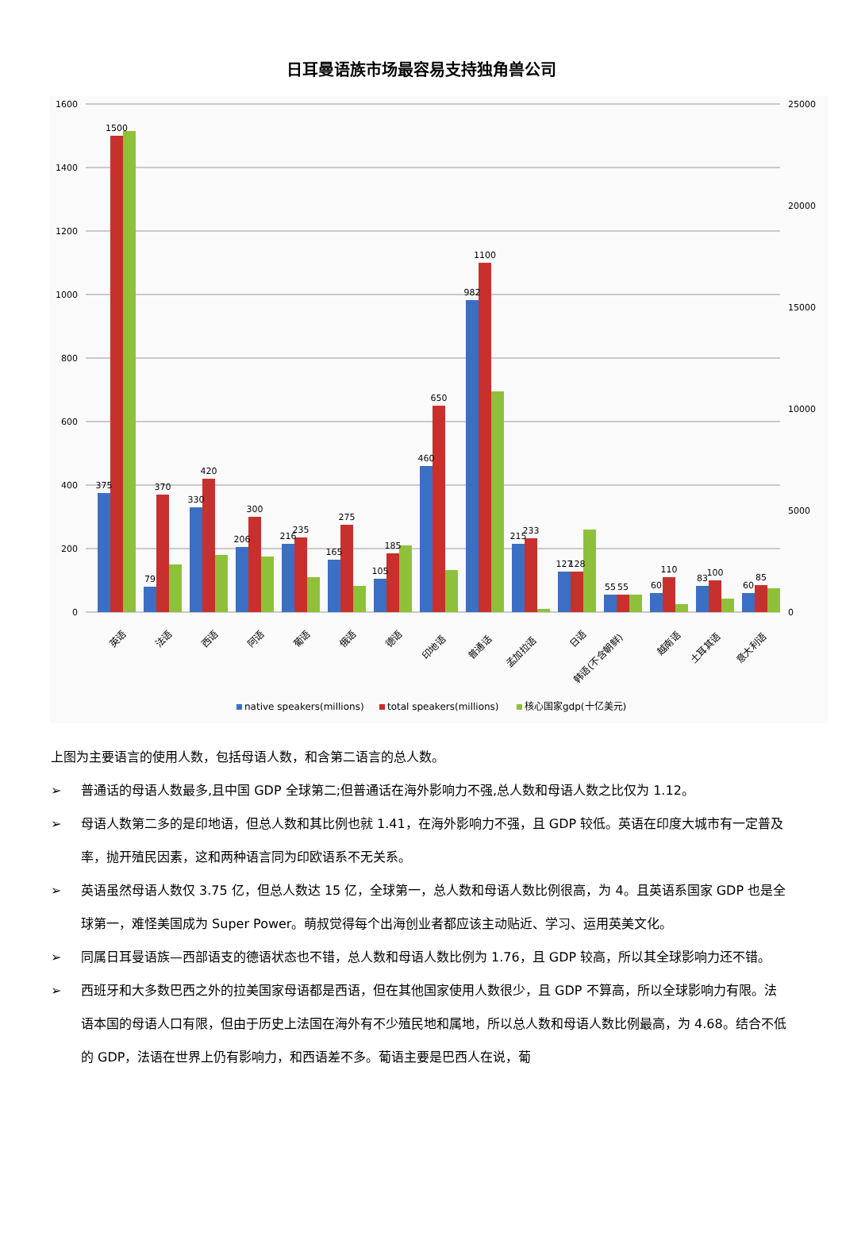日耳曼语族市场最容易支持独角兽公司
1600
1400
1200
1000
800
600
400
200
0
25000
20000
15000
10000
5000
0
375
1500
79
370
330
420
206
300
216
235
165
275
105
185
460
650
982
1100
215
233
127
128
55
55
60
110
83
100
60
85
英语
法语
西语
阿语
葡语
俄语
德语
印地语
普通话
孟加拉语
日语
韩语(不含朝鲜)
越南语
土耳其语
意大利语
native speakers(millions)
total speakers(millions)
核心国家gdp(十亿美元)
上图为主要语言的使用人数，包括母语人数，和含第二语言的总人数。
➢ 普通话的母语人数最多,且中国 GDP 全球第二;但普通话在海外影响力不强,总人数和母语人数之比仅为 1.12。
➢ 母语人数第二多的是印地语，但总人数和其比例也就 1.41，在海外影响力不强，且 GDP 较低。英语在印度大城市有一定普及率，抛开殖民因素，这和两种语言同为印欧语系不无关系。
➢ 英语虽然母语人数仅 3.75 亿，但总人数达 15 亿，全球第一，总人数和母语人数比例很高，为 4。且英语系国家 GDP 也是全球第一，难怪美国成为 Super Power。萌叔觉得每个出海创业者都应该主动贴近、学习、运用英美文化。
➢ 同属日耳曼语族—西部语支的德语状态也不错，总人数和母语人数比例为 1.76，且 GDP 较高，所以其全球影响力还不错。
➢ 西班牙和大多数巴西之外的拉美国家母语都是西语，但在其他国家使用人数很少，且 GDP 不算高，所以全球影响力有限。法语本国的母语人口有限，但由于历史上法国在海外有不少殖民地和属地，所以总人数和母语人数比例最高，为 4.68。结合不低的 GDP，法语在世界上仍有影响力，和西语差不多。葡语主要是巴西人在说，葡